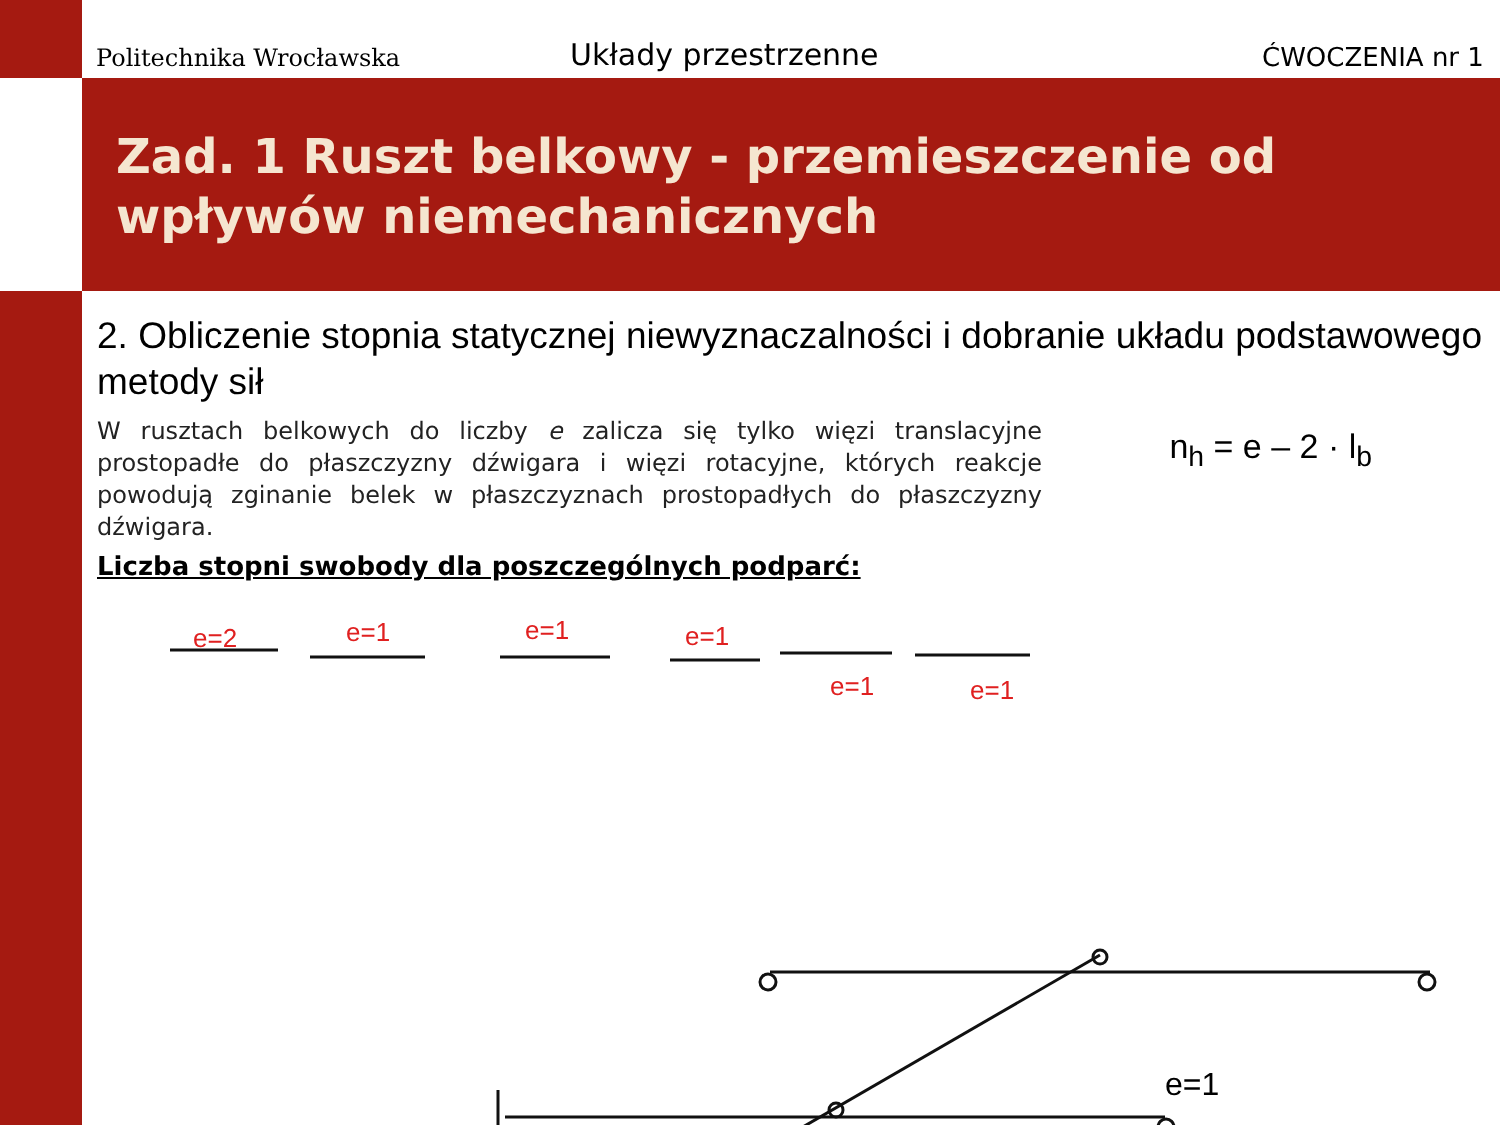Politechnika Wrocławska
Układy przestrzenne
ĆWOCZENIA nr 1
Zad. 1 Ruszt belkowy - przemieszczenie od wpływów niemechanicznych
2. Obliczenie stopnia statycznej niewyznaczalności i dobranie układu podstawowego metody sił
W rusztach belkowych do liczby e zalicza się tylko więzi translacyjne prostopadłe do płaszczyzny dźwigara i więzi rotacyjne, których reakcje powodują zginanie belek w płaszczyznach prostopadłych do płaszczyzny dźwigara.
n<sub>h</sub> = e – 2 · l<sub>b</sub>
Liczba stopni swobody dla poszczególnych podparć:
e=2
e=1
e=1
e=1
e=1
e=1
e=1